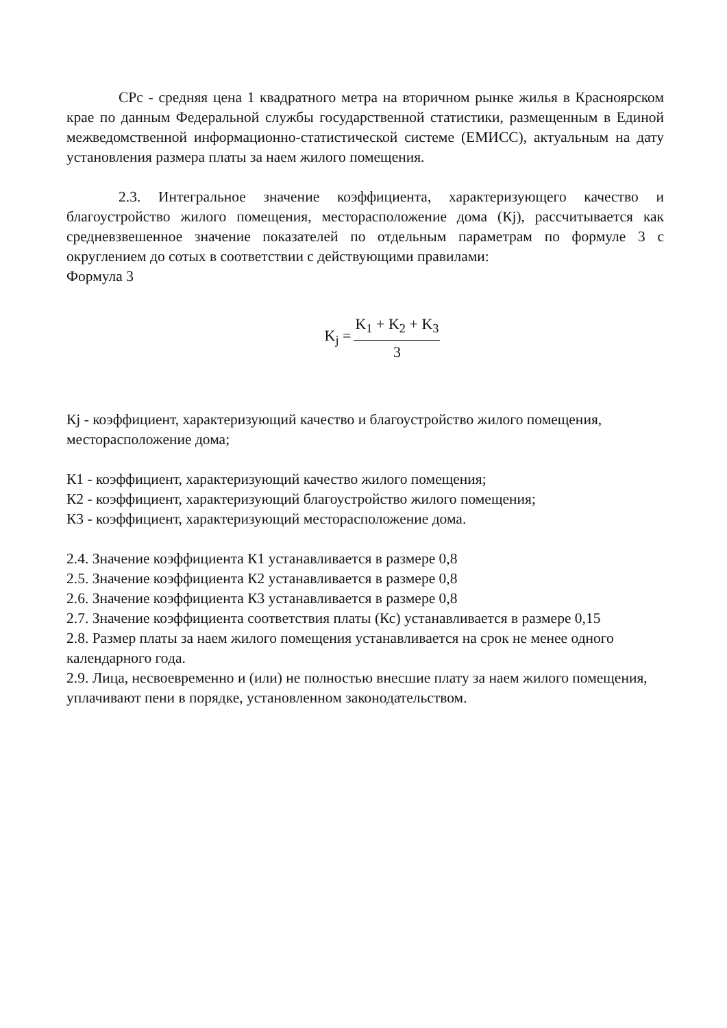СРс - средняя цена 1 квадратного метра на вторичном рынке жилья в Красноярском крае по данным Федеральной службы государственной статистики, размещенным в Единой межведомственной информационно-статистической системе (ЕМИСС), актуальным на дату установления размера платы за наем жилого помещения.
2.3. Интегральное значение коэффициента, характеризующего качество и благоустройство жилого помещения, месторасположение дома (Кj), рассчитывается как средневзвешенное значение показателей по отдельным параметрам по формуле 3 с округлением до сотых в соответствии с действующими правилами:
Формула 3
K<sub>j</sub> = K<sub>1</sub> + K<sub>2</sub> + K<sub>3</sub> 3
Кj - коэффициент, характеризующий качество и благоустройство жилого помещения, месторасположение дома;
К1 - коэффициент, характеризующий качество жилого помещения;
К2 - коэффициент, характеризующий благоустройство жилого помещения;
К3 - коэффициент, характеризующий месторасположение дома.
2.4. Значение коэффициента К1 устанавливается в размере 0,8
2.5. Значение коэффициента К2 устанавливается в размере 0,8
2.6. Значение коэффициента К3 устанавливается в размере 0,8
2.7. Значение коэффициента соответствия платы (Кс) устанавливается в размере 0,15
2.8. Размер платы за наем жилого помещения устанавливается на срок не менее одного календарного года.
2.9. Лица, несвоевременно и (или) не полностью внесшие плату за наем жилого помещения, уплачивают пени в порядке, установленном законодательством.